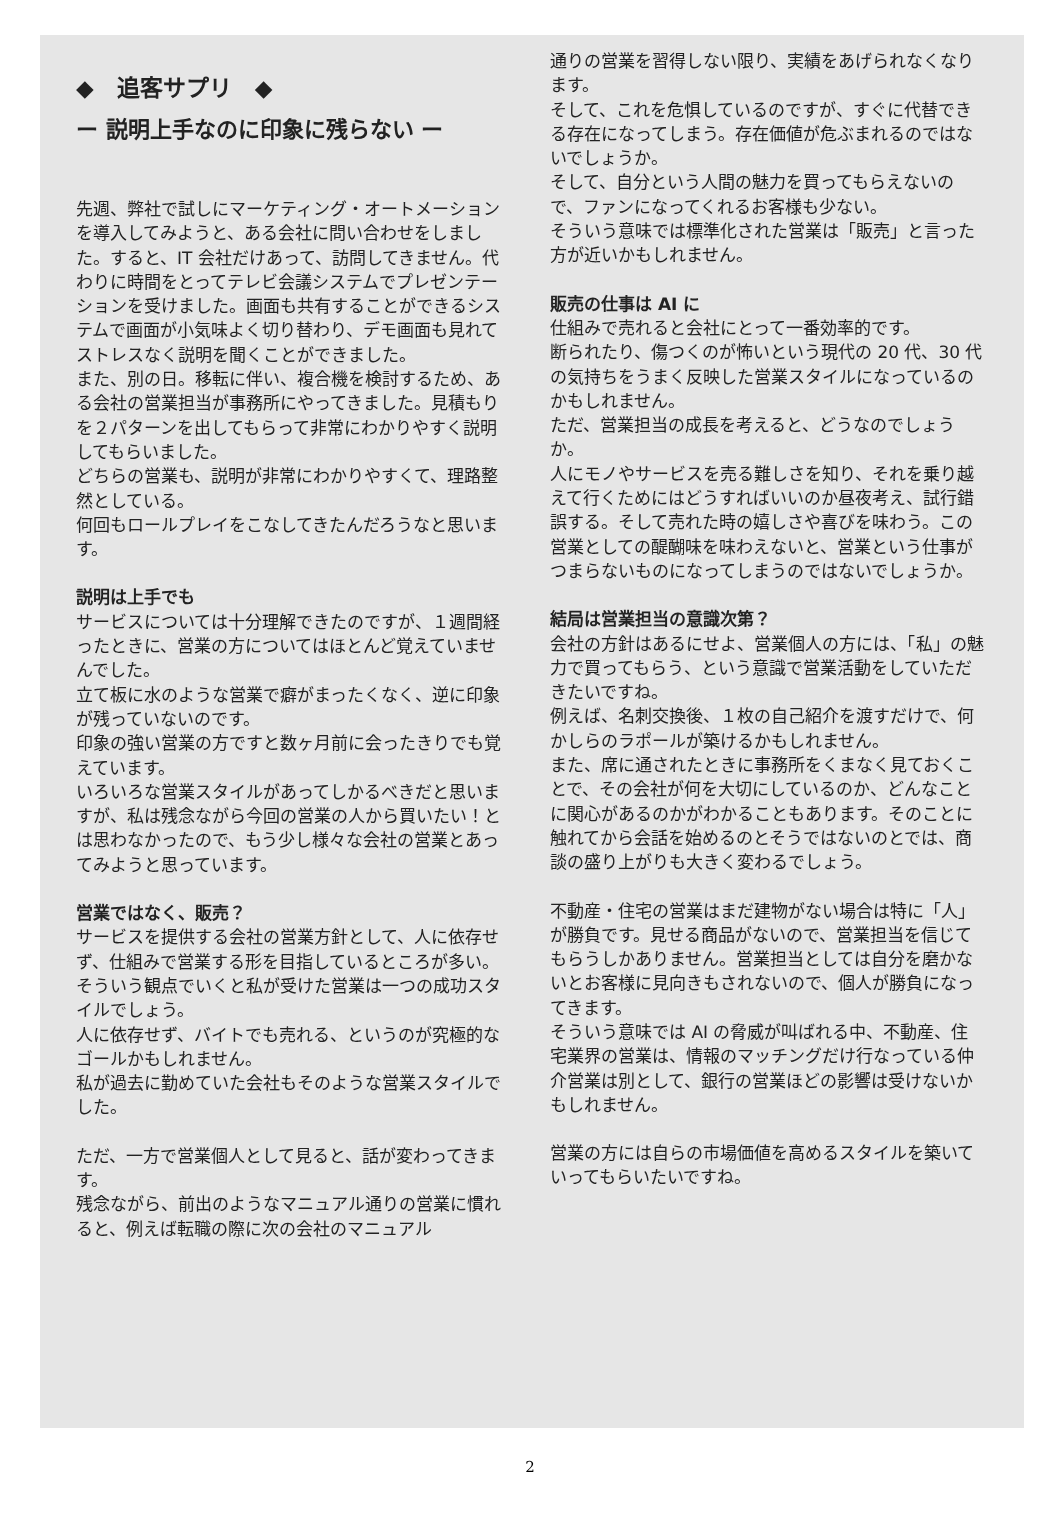◆　追客サプリ　◆
ー 説明上手なのに印象に残らない ー
先週、弊社で試しにマーケティング・オートメーションを導入してみようと、ある会社に問い合わせをしました。すると、IT 会社だけあって、訪問してきません。代わりに時間をとってテレビ会議システムでプレゼンテーションを受けました。画面も共有することができるシステムで画面が小気味よく切り替わり、デモ画面も見れてストレスなく説明を聞くことができました。
また、別の日。移転に伴い、複合機を検討するため、ある会社の営業担当が事務所にやってきました。見積もりを２パターンを出してもらって非常にわかりやすく説明してもらいました。
どちらの営業も、説明が非常にわかりやすくて、理路整然としている。
何回もロールプレイをこなしてきたんだろうなと思います。
説明は上手でも
サービスについては十分理解できたのですが、１週間経ったときに、営業の方についてはほとんど覚えていませんでした。
立て板に水のような営業で癖がまったくなく、逆に印象が残っていないのです。
印象の強い営業の方ですと数ヶ月前に会ったきりでも覚えています。
いろいろな営業スタイルがあってしかるべきだと思いますが、私は残念ながら今回の営業の人から買いたい！とは思わなかったので、もう少し様々な会社の営業とあってみようと思っています。
営業ではなく、販売？
サービスを提供する会社の営業方針として、人に依存せず、仕組みで営業する形を目指しているところが多い。
そういう観点でいくと私が受けた営業は一つの成功スタイルでしょう。
人に依存せず、バイトでも売れる、というのが究極的なゴールかもしれません。
私が過去に勤めていた会社もそのような営業スタイルでした。
ただ、一方で営業個人として見ると、話が変わってきます。
残念ながら、前出のようなマニュアル通りの営業に慣れると、例えば転職の際に次の会社のマニュアル
通りの営業を習得しない限り、実績をあげられなくなります。
そして、これを危惧しているのですが、すぐに代替できる存在になってしまう。存在価値が危ぶまれるのではないでしょうか。
そして、自分という人間の魅力を買ってもらえないので、ファンになってくれるお客様も少ない。
そういう意味では標準化された営業は「販売」と言った方が近いかもしれません。
販売の仕事は AI に
仕組みで売れると会社にとって一番効率的です。
断られたり、傷つくのが怖いという現代の 20 代、30 代の気持ちをうまく反映した営業スタイルになっているのかもしれません。
ただ、営業担当の成長を考えると、どうなのでしょうか。
人にモノやサービスを売る難しさを知り、それを乗り越えて行くためにはどうすればいいのか昼夜考え、試行錯誤する。そして売れた時の嬉しさや喜びを味わう。この営業としての醍醐味を味わえないと、営業という仕事がつまらないものになってしまうのではないでしょうか。
結局は営業担当の意識次第？
会社の方針はあるにせよ、営業個人の方には、「私」の魅力で買ってもらう、という意識で営業活動をしていただきたいですね。
例えば、名刺交換後、１枚の自己紹介を渡すだけで、何かしらのラポールが築けるかもしれません。
また、席に通されたときに事務所をくまなく見ておくことで、その会社が何を大切にしているのか、どんなことに関心があるのかがわかることもあります。そのことに触れてから会話を始めるのとそうではないのとでは、商談の盛り上がりも大きく変わるでしょう。
不動産・住宅の営業はまだ建物がない場合は特に「人」が勝負です。見せる商品がないので、営業担当を信じてもらうしかありません。営業担当としては自分を磨かないとお客様に見向きもされないので、個人が勝負になってきます。
そういう意味では AI の脅威が叫ばれる中、不動産、住宅業界の営業は、情報のマッチングだけ行なっている仲介営業は別として、銀行の営業ほどの影響は受けないかもしれません。
営業の方には自らの市場価値を高めるスタイルを築いていってもらいたいですね。
2